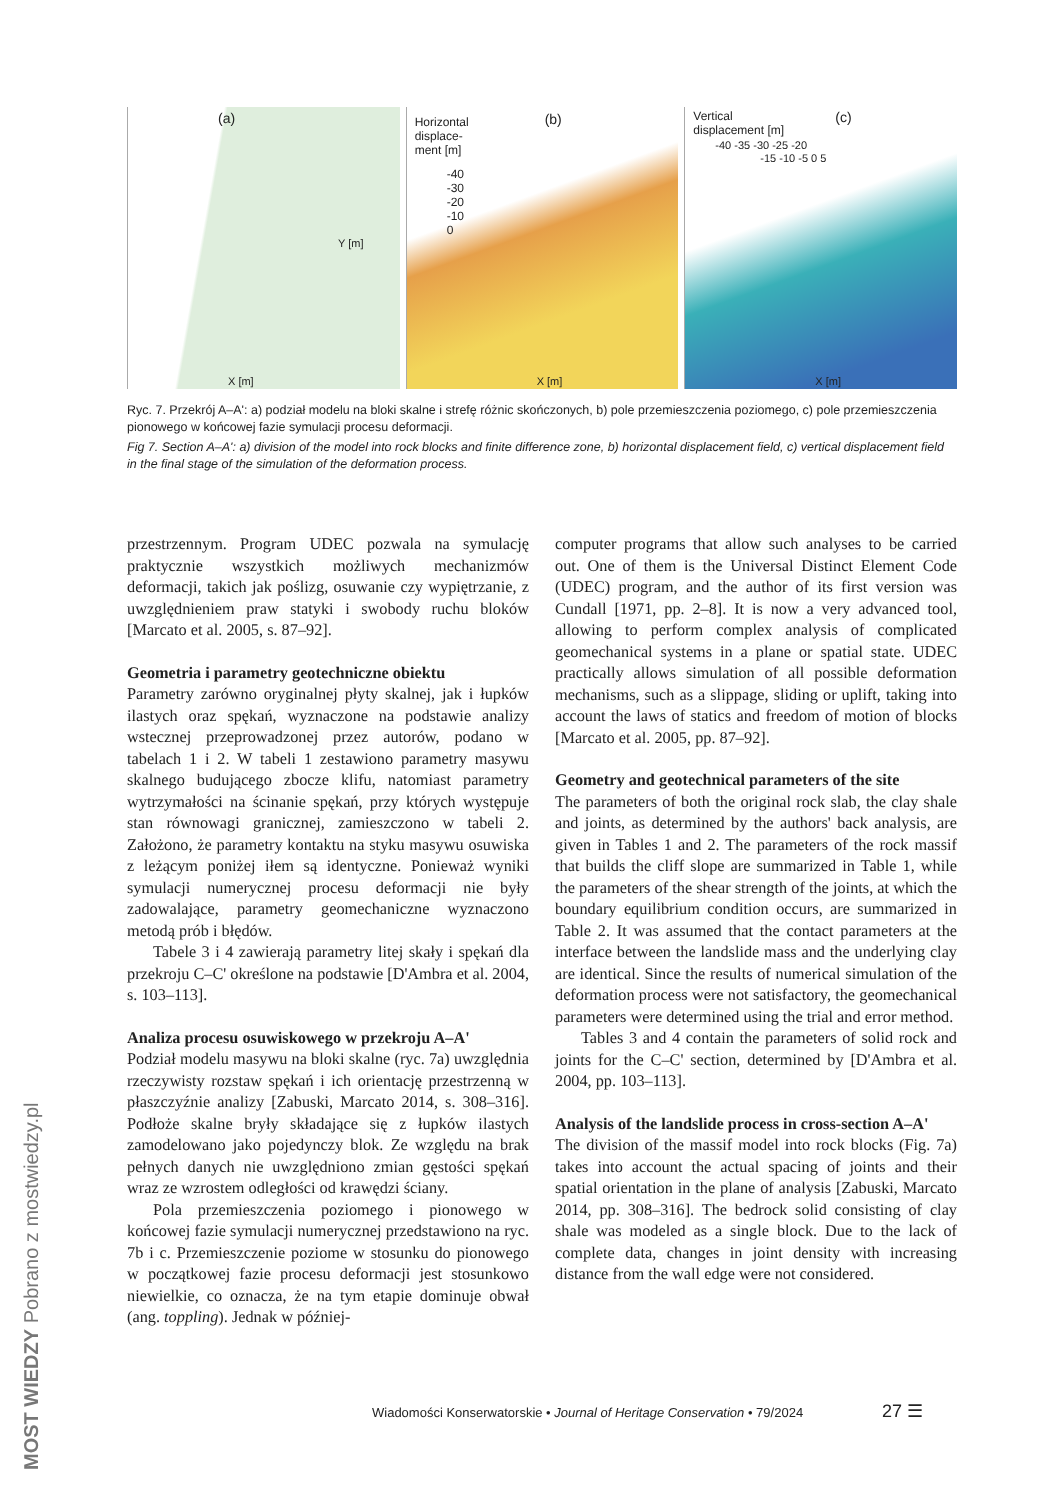(a)
Y [m]
X [m]
Horizontal
displace-
ment [m]
-40
-30
-20
-10
0
(b)
X [m]
Vertical
displacement [m]
-40 -35 -30 -25 -20
-15 -10 -5 0 5
(c)
X [m]
Ryc. 7. Przekrój A–A': a) podział modelu na bloki skalne i strefę różnic skończonych, b) pole przemieszczenia poziomego, c) pole przemieszczenia pionowego w końcowej fazie symulacji procesu deformacji.
Fig 7. Section A–A': a) division of the model into rock blocks and finite difference zone, b) horizontal displacement field, c) vertical displacement field in the final stage of the simulation of the deformation process.
przestrzennym. Program UDEC pozwala na symulację praktycznie wszystkich możliwych mechanizmów deformacji, takich jak poślizg, osuwanie czy wypiętrzanie, z uwzględnieniem praw statyki i swobody ruchu bloków [Marcato et al. 2005, s. 87–92].
Geometria i parametry geotechniczne obiektu
Parametry zarówno oryginalnej płyty skalnej, jak i łupków ilastych oraz spękań, wyznaczone na podstawie analizy wstecznej przeprowadzonej przez autorów, podano w tabelach 1 i 2. W tabeli 1 zestawiono parametry masywu skalnego budującego zbocze klifu, natomiast parametry wytrzymałości na ścinanie spękań, przy których występuje stan równowagi granicznej, zamieszczono w tabeli 2. Założono, że parametry kontaktu na styku masywu osuwiska z leżącym poniżej iłem są identyczne. Ponieważ wyniki symulacji numerycznej procesu deformacji nie były zadowalające, parametry geomechaniczne wyznaczono metodą prób i błędów.
Tabele 3 i 4 zawierają parametry litej skały i spękań dla przekroju C–C' określone na podstawie [D'Ambra et al. 2004, s. 103–113].
Analiza procesu osuwiskowego w przekroju A–A'
Podział modelu masywu na bloki skalne (ryc. 7a) uwzględnia rzeczywisty rozstaw spękań i ich orientację przestrzenną w płaszczyźnie analizy [Zabuski, Marcato 2014, s. 308–316]. Podłoże skalne bryły składające się z łupków ilastych zamodelowano jako pojedynczy blok. Ze względu na brak pełnych danych nie uwzględniono zmian gęstości spękań wraz ze wzrostem odległości od krawędzi ściany.
Pola przemieszczenia poziomego i pionowego w końcowej fazie symulacji numerycznej przedstawiono na ryc. 7b i c. Przemieszczenie poziome w stosunku do pionowego w początkowej fazie procesu deformacji jest stosunkowo niewielkie, co oznacza, że na tym etapie dominuje obwał (ang. toppling). Jednak w później-
computer programs that allow such analyses to be carried out. One of them is the Universal Distinct Element Code (UDEC) program, and the author of its first version was Cundall [1971, pp. 2–8]. It is now a very advanced tool, allowing to perform complex analysis of complicated geomechanical systems in a plane or spatial state. UDEC practically allows simulation of all possible deformation mechanisms, such as a slippage, sliding or uplift, taking into account the laws of statics and freedom of motion of blocks [Marcato et al. 2005, pp. 87–92].
Geometry and geotechnical parameters of the site
The parameters of both the original rock slab, the clay shale and joints, as determined by the authors' back analysis, are given in Tables 1 and 2. The parameters of the rock massif that builds the cliff slope are summarized in Table 1, while the parameters of the shear strength of the joints, at which the boundary equilibrium condition occurs, are summarized in Table 2. It was assumed that the contact parameters at the interface between the landslide mass and the underlying clay are identical. Since the results of numerical simulation of the deformation process were not satisfactory, the geomechanical parameters were determined using the trial and error method.
Tables 3 and 4 contain the parameters of solid rock and joints for the C–C' section, determined by [D'Ambra et al. 2004, pp. 103–113].
Analysis of the landslide process in cross-section A–A'
The division of the massif model into rock blocks (Fig. 7a) takes into account the actual spacing of joints and their spatial orientation in the plane of analysis [Zabuski, Marcato 2014, pp. 308–316]. The bedrock solid consisting of clay shale was modeled as a single block. Due to the lack of complete data, changes in joint density with increasing distance from the wall edge were not considered.
Wiadomości Konserwatorskie • Journal of Heritage Conservation • 79/2024
27 ☰
MOST WIEDZY Pobrano z mostwiedzy.pl